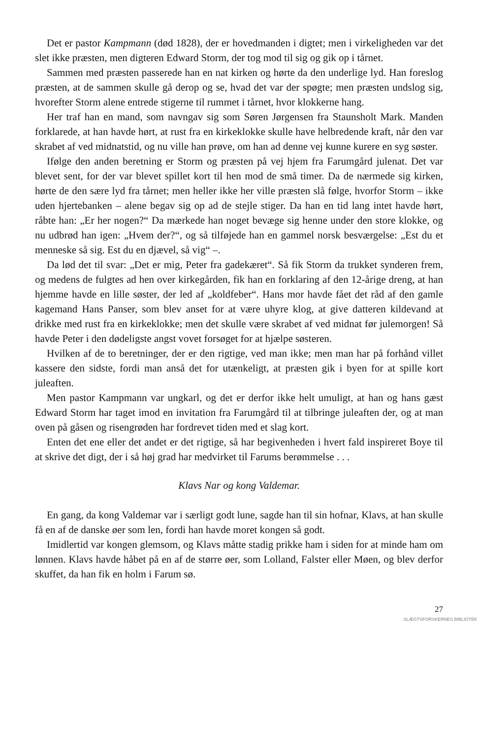Det er pastor Kampmann (død 1828), der er hovedmanden i digtet; men i virkeligheden var det slet ikke præsten, men digteren Edward Storm, der tog mod til sig og gik op i tårnet.
Sammen med præsten passerede han en nat kirken og hørte da den underlige lyd. Han foreslog præsten, at de sammen skulle gå derop og se, hvad det var der spøgte; men præsten undslog sig, hvorefter Storm alene entrede stigerne til rummet i tårnet, hvor klokkerne hang.
Her traf han en mand, som navngav sig som Søren Jørgensen fra Staunsholt Mark. Manden forklarede, at han havde hørt, at rust fra en kirkeklokke skulle have helbredende kraft, når den var skrabet af ved midnatstid, og nu ville han prøve, om han ad denne vej kunne kurere en syg søster.
Ifølge den anden beretning er Storm og præsten på vej hjem fra Farumgård julenat. Det var blevet sent, for der var blevet spillet kort til hen mod de små timer. Da de nærmede sig kirken, hørte de den sære lyd fra tårnet; men heller ikke her ville præsten slå følge, hvorfor Storm – ikke uden hjertebanken – alene begav sig op ad de stejle stiger. Da han en tid lang intet havde hørt, råbte han: „Er her nogen?“ Da mærkede han noget bevæge sig henne under den store klokke, og nu udbrød han igen: „Hvem der?“, og så tilføjede han en gammel norsk besværgelse: „Est du et menneske så sig. Est du en djævel, så vig“ –.
Da lød det til svar: „Det er mig, Peter fra gadekæret“. Så fik Storm da trukket synderen frem, og medens de fulgtes ad hen over kirkegården, fik han en forklaring af den 12-årige dreng, at han hjemme havde en lille søster, der led af „koldfeber“. Hans mor havde fået det råd af den gamle kagemand Hans Panser, som blev anset for at være uhyre klog, at give datteren kildevand at drikke med rust fra en kirkeklokke; men det skulle være skrabet af ved midnat før julemorgen! Så havde Peter i den dødeligste angst vovet forsøget for at hjælpe søsteren.
Hvilken af de to beretninger, der er den rigtige, ved man ikke; men man har på forhånd villet kassere den sidste, fordi man anså det for utænkeligt, at præsten gik i byen for at spille kort juleaften.
Men pastor Kampmann var ungkarl, og det er derfor ikke helt umuligt, at han og hans gæst Edward Storm har taget imod en invitation fra Farumgård til at tilbringe juleaften der, og at man oven på gåsen og risengrøden har fordrevet tiden med et slag kort.
Enten det ene eller det andet er det rigtige, så har begivenheden i hvert fald inspireret Boye til at skrive det digt, der i så høj grad har medvirket til Farums berømmelse . . .
Klavs Nar og kong Valdemar.
En gang, da kong Valdemar var i særligt godt lune, sagde han til sin hofnar, Klavs, at han skulle få en af de danske øer som len, fordi han havde moret kongen så godt.
Imidlertid var kongen glemsom, og Klavs måtte stadig prikke ham i siden for at minde ham om lønnen. Klavs havde håbet på en af de større øer, som Lolland, Falster eller Møen, og blev derfor skuffet, da han fik en holm i Farum sø.
27
SLÆGTSFORSKERNES BIBLIOTEK